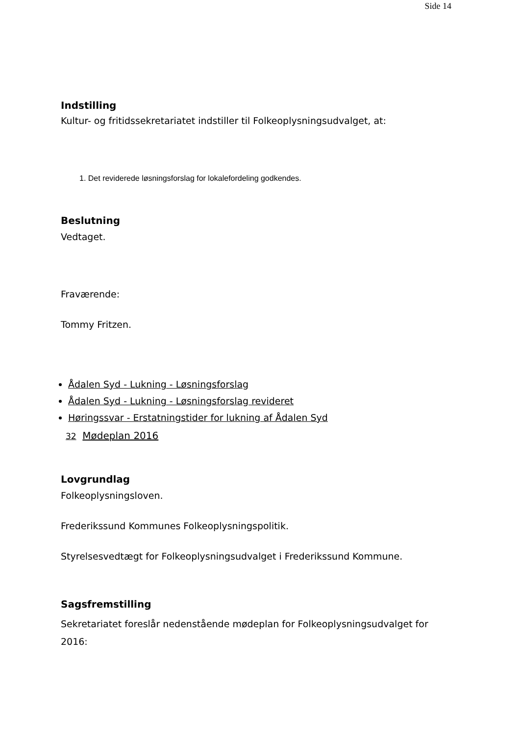Side 14
Indstilling
Kultur- og fritidssekretariatet indstiller til Folkeoplysningsudvalget, at:
1. Det reviderede løsningsforslag for lokalefordeling godkendes.
Beslutning
Vedtaget.
Fraværende:
Tommy Fritzen.
Ådalen Syd - Lukning - Løsningsforslag
Ådalen Syd - Lukning - Løsningsforslag revideret
Høringssvar - Erstatningstider for lukning af Ådalen Syd
32 Mødeplan 2016
Lovgrundlag
Folkeoplysningsloven.
Frederikssund Kommunes Folkeoplysningspolitik.
Styrelsesvedtægt for Folkeoplysningsudvalget i Frederikssund Kommune.
Sagsfremstilling
Sekretariatet foreslår nedenstående mødeplan for Folkeoplysningsudvalget for 2016: